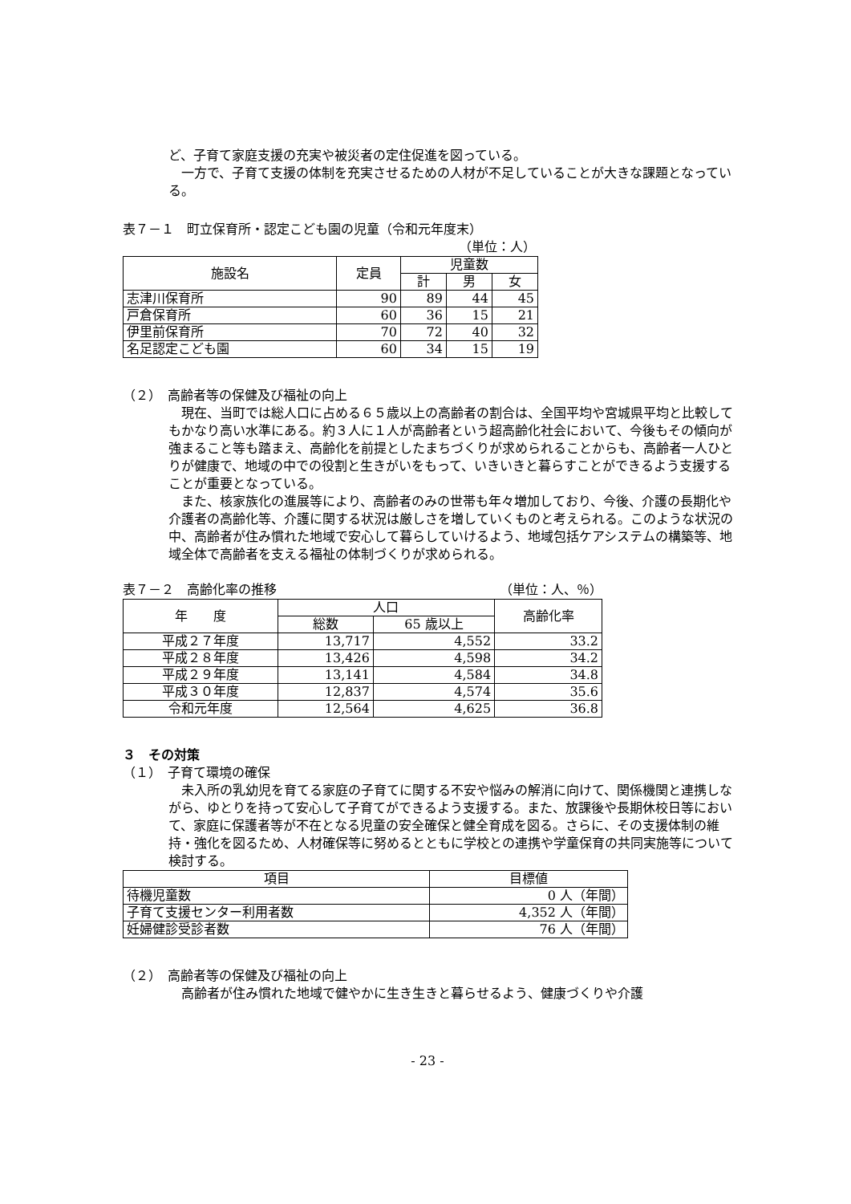ど、子育て家庭支援の充実や被災者の定住促進を図っている。
一方で、子育て支援の体制を充実させるための人材が不足していることが大きな課題となっている。
表７－１　町立保育所・認定こども園の児童（令和元年度末）
（単位：人）
| 施設名 | 定員 | 児童数 | | |
| --- | --- | --- | --- | --- |
| | | 計 | 男 | 女 |
| 志津川保育所 | 90 | 89 | 44 | 45 |
| 戸倉保育所 | 60 | 36 | 15 | 21 |
| 伊里前保育所 | 70 | 72 | 40 | 32 |
| 名足認定こども園 | 60 | 34 | 15 | 19 |
（２）　高齢者等の保健及び福祉の向上
現在、当町では総人口に占める６５歳以上の高齢者の割合は、全国平均や宮城県平均と比較してもかなり高い水準にある。約３人に１人が高齢者という超高齢化社会において、今後もその傾向が強まること等も踏まえ、高齢化を前提としたまちづくりが求められることからも、高齢者一人ひとりが健康で、地域の中での役割と生きがいをもって、いきいきと暮らすことができるよう支援することが重要となっている。
また、核家族化の進展等により、高齢者のみの世帯も年々増加しており、今後、介護の長期化や介護者の高齢化等、介護に関する状況は厳しさを増していくものと考えられる。このような状況の中、高齢者が住み慣れた地域で安心して暮らしていけるよう、地域包括ケアシステムの構築等、地域全体で高齢者を支える福祉の体制づくりが求められる。
表７－２　高齢化率の推移 （単位：人、％）
| 年 度 | 人口 | | 高齢化率 |
| --- | --- | --- | --- |
| | 総数 | 65 歳以上 | |
| 平成２７年度 | 13,717 | 4,552 | 33.2 |
| 平成２８年度 | 13,426 | 4,598 | 34.2 |
| 平成２９年度 | 13,141 | 4,584 | 34.8 |
| 平成３０年度 | 12,837 | 4,574 | 35.6 |
| 令和元年度 | 12,564 | 4,625 | 36.8 |
３　その対策
（１）　子育て環境の確保
未入所の乳幼児を育てる家庭の子育てに関する不安や悩みの解消に向けて、関係機関と連携しながら、ゆとりを持って安心して子育てができるよう支援する。また、放課後や長期休校日等において、家庭に保護者等が不在となる児童の安全確保と健全育成を図る。さらに、その支援体制の維持・強化を図るため、人材確保等に努めるとともに学校との連携や学童保育の共同実施等について検討する。
| 項目 | 目標値 |
| --- | --- |
| 待機児童数 | 0 人（年間） |
| 子育て支援センター利用者数 | 4,352 人（年間） |
| 妊婦健診受診者数 | 76 人（年間） |
（２）　高齢者等の保健及び福祉の向上
高齢者が住み慣れた地域で健やかに生き生きと暮らせるよう、健康づくりや介護
- 23 -